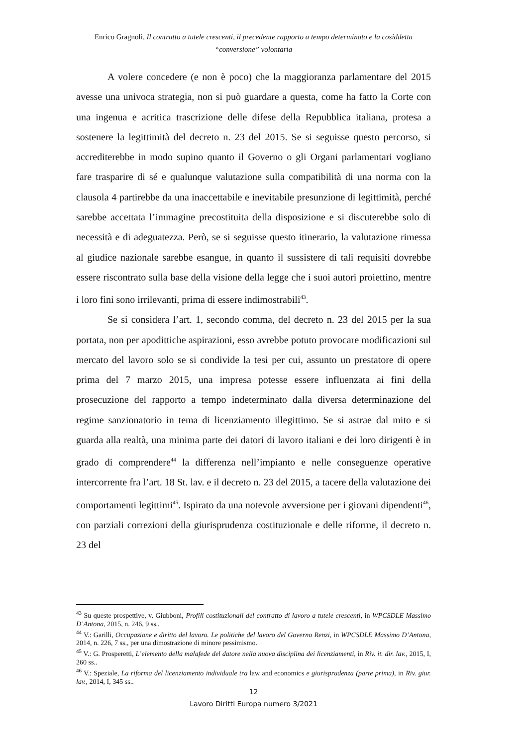Enrico Gragnoli, Il contratto a tutele crescenti, il precedente rapporto a tempo determinato e la cosiddetta “conversione” volontaria
A volere concedere (e non è poco) che la maggioranza parlamentare del 2015 avesse una univoca strategia, non si può guardare a questa, come ha fatto la Corte con una ingenua e acritica trascrizione delle difese della Repubblica italiana, protesa a sostenere la legittimità del decreto n. 23 del 2015. Se si seguisse questo percorso, si accrediterebbe in modo supino quanto il Governo o gli Organi parlamentari vogliano fare trasparire di sé e qualunque valutazione sulla compatibilità di una norma con la clausola 4 partirebbe da una inaccettabile e inevitabile presunzione di legittimità, perché sarebbe accettata l’immagine precostituita della disposizione e si discuterebbe solo di necessità e di adeguatezza. Però, se si seguisse questo itinerario, la valutazione rimessa al giudice nazionale sarebbe esangue, in quanto il sussistere di tali requisiti dovrebbe essere riscontrato sulla base della visione della legge che i suoi autori proiettino, mentre i loro fini sono irrilevanti, prima di essere indimostrabili<sup>43</sup>.
Se si considera l’art. 1, secondo comma, del decreto n. 23 del 2015 per la sua portata, non per apodittiche aspirazioni, esso avrebbe potuto provocare modificazioni sul mercato del lavoro solo se si condivide la tesi per cui, assunto un prestatore di opere prima del 7 marzo 2015, una impresa potesse essere influenzata ai fini della prosecuzione del rapporto a tempo indeterminato dalla diversa determinazione del regime sanzionatorio in tema di licenziamento illegittimo. Se si astrae dal mito e si guarda alla realtà, una minima parte dei datori di lavoro italiani e dei loro dirigenti è in grado di comprendere<sup>44</sup> la differenza nell’impianto e nelle conseguenze operative intercorrente fra l’art. 18 St. lav. e il decreto n. 23 del 2015, a tacere della valutazione dei comportamenti legittimi<sup>45</sup>. Ispirato da una notevole avversione per i giovani dipendenti<sup>46</sup>, con parziali correzioni della giurisprudenza costituzionale e delle riforme, il decreto n. 23 del
<sup>43</sup> Su queste prospettive, v. Giubboni, Profili costituzionali del contratto di lavoro a tutele crescenti, in WPCSDLE Massimo D’Antona, 2015, n. 246, 9 ss..
<sup>44</sup> V.: Garilli, Occupazione e diritto del lavoro. Le politiche del lavoro del Governo Renzi, in WPCSDLE Massimo D’Antona, 2014, n. 226, 7 ss., per una dimostrazione di minore pessimismo.
<sup>45</sup> V.: G. Prosperetti, L’elemento della malafede del datore nella nuova disciplina dei licenziamenti, in Riv. it. dir. lav., 2015, I, 260 ss..
<sup>46</sup> V.: Speziale, La riforma del licenziamento individuale tra law and economics e giurisprudenza (parte prima), in Riv. giur. lav., 2014, I, 345 ss..
12
Lavoro Diritti Europa numero 3/2021